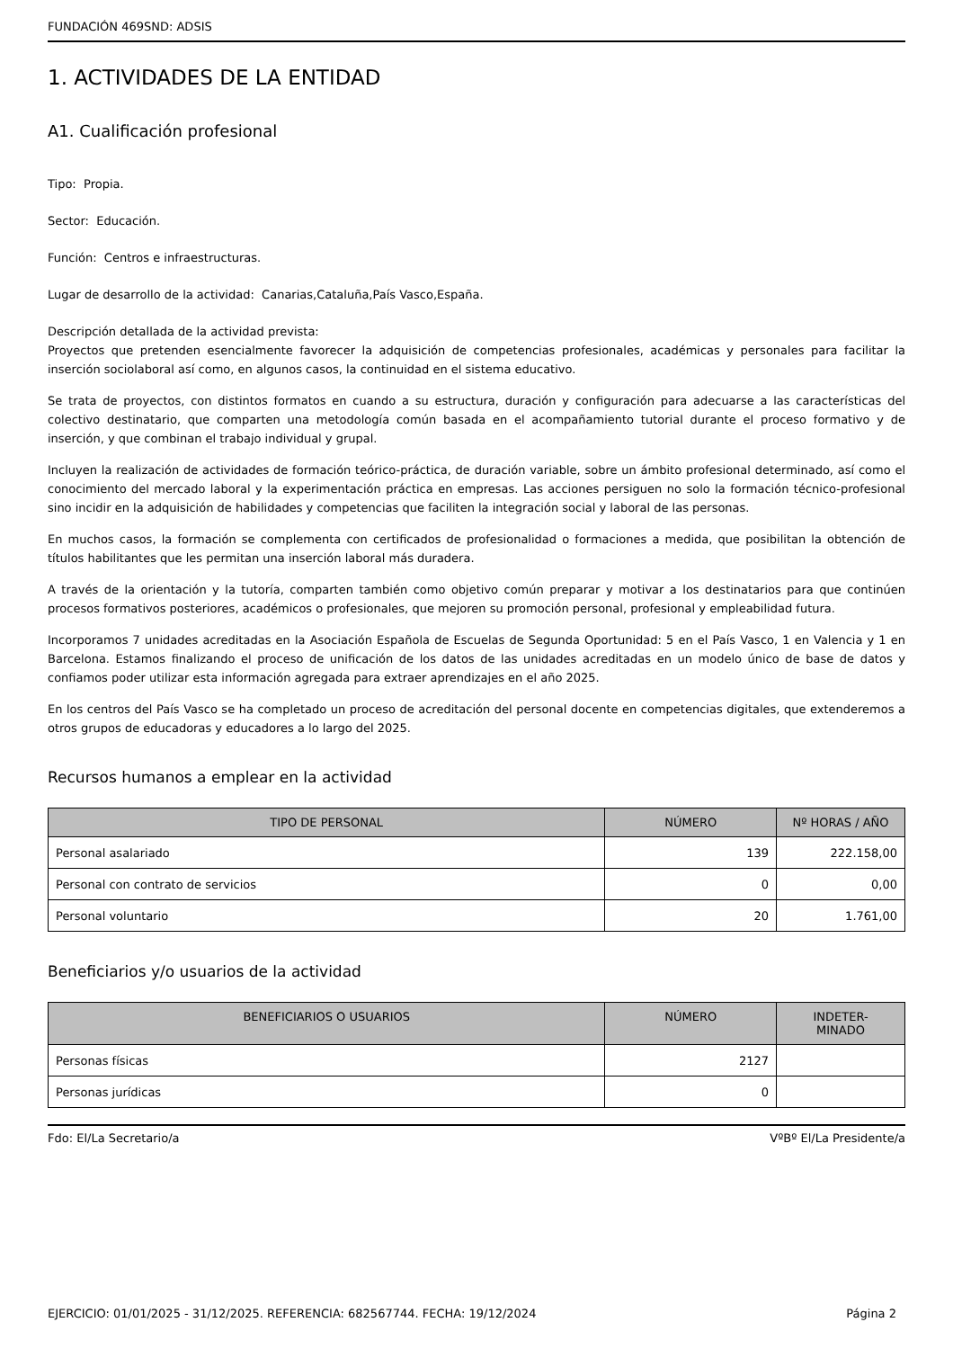FUNDACIÓN 469SND: ADSIS
1. ACTIVIDADES DE LA ENTIDAD
A1. Cualificación profesional
Tipo: Propia.
Sector: Educación.
Función: Centros e infraestructuras.
Lugar de desarrollo de la actividad: Canarias,Cataluña,País Vasco,España.
Descripción detallada de la actividad prevista:
Proyectos que pretenden esencialmente favorecer la adquisición de competencias profesionales, académicas y personales para facilitar la inserción sociolaboral así como, en algunos casos, la continuidad en el sistema educativo.
Se trata de proyectos, con distintos formatos en cuando a su estructura, duración y configuración para adecuarse a las características del colectivo destinatario, que comparten una metodología común basada en el acompañamiento tutorial durante el proceso formativo y de inserción, y que combinan el trabajo individual y grupal.
Incluyen la realización de actividades de formación teórico-práctica, de duración variable, sobre un ámbito profesional determinado, así como el conocimiento del mercado laboral y la experimentación práctica en empresas. Las acciones persiguen no solo la formación técnico-profesional sino incidir en la adquisición de habilidades y competencias que faciliten la integración social y laboral de las personas.
En muchos casos, la formación se complementa con certificados de profesionalidad o formaciones a medida, que posibilitan la obtención de títulos habilitantes que les permitan una inserción laboral más duradera.
A través de la orientación y la tutoría, comparten también como objetivo común preparar y motivar a los destinatarios para que continúen procesos formativos posteriores, académicos o profesionales, que mejoren su promoción personal, profesional y empleabilidad futura.
Incorporamos 7 unidades acreditadas en la Asociación Española de Escuelas de Segunda Oportunidad: 5 en el País Vasco, 1 en Valencia y 1 en Barcelona. Estamos finalizando el proceso de unificación de los datos de las unidades acreditadas en un modelo único de base de datos y confiamos poder utilizar esta información agregada para extraer aprendizajes en el año 2025.
En los centros del País Vasco se ha completado un proceso de acreditación del personal docente en competencias digitales, que extenderemos a otros grupos de educadoras y educadores a lo largo del 2025.
Recursos humanos a emplear en la actividad
| TIPO DE PERSONAL | NÚMERO | Nº HORAS / AÑO |
| --- | --- | --- |
| Personal asalariado | 139 | 222.158,00 |
| Personal con contrato de servicios | 0 | 0,00 |
| Personal voluntario | 20 | 1.761,00 |
Beneficiarios y/o usuarios de la actividad
| BENEFICIARIOS O USUARIOS | NÚMERO | INDETER- MINADO |
| --- | --- | --- |
| Personas físicas | 2127 | |
| Personas jurídicas | 0 | |
Fdo: El/La Secretario/a VºBº El/La Presidente/a
EJERCICIO: 01/01/2025 - 31/12/2025. REFERENCIA: 682567744. FECHA: 19/12/2024 Página 2